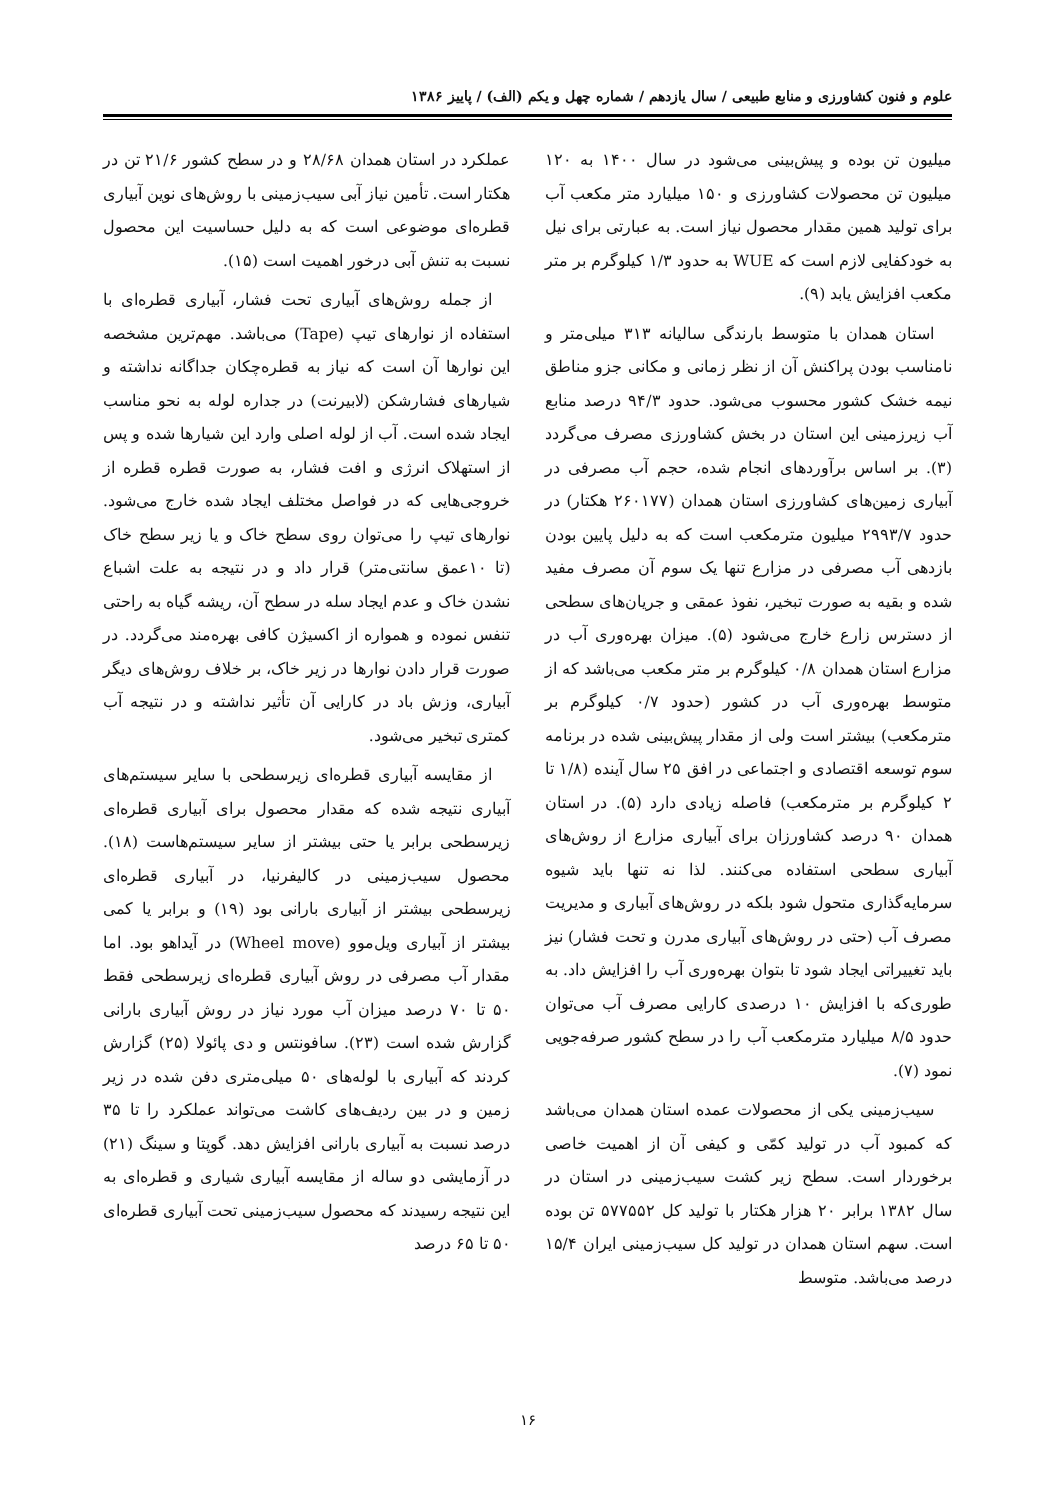علوم و فنون کشاورزی و منابع طبیعی / سال یازدهم / شماره چهل و یکم (الف) / پاییز ۱۳۸۶
میلیون تن بوده و پیش‌بینی می‌شود در سال ۱۴۰۰ به ۱۲۰ میلیون تن محصولات کشاورزی و ۱۵۰ میلیارد متر مکعب آب برای تولید همین مقدار محصول نیاز است. به عبارتی برای نیل به خودکفایی لازم است که WUE به حدود ۱/۳ کیلوگرم بر متر مکعب افزایش یابد (۹).
استان همدان با متوسط بارندگی سالیانه ۳۱۳ میلی‌متر و نامناسب بودن پراکنش آن از نظر زمانی و مکانی جزو مناطق نیمه خشک کشور محسوب می‌شود. حدود ۹۴/۳ درصد منابع آب زیرزمینی این استان در بخش کشاورزی مصرف می‌گردد (۳). بر اساس برآوردهای انجام شده، حجم آب مصرفی در آبیاری زمین‌های کشاورزی استان همدان (۲۶۰۱۷۷ هکتار) در حدود ۲۹۹۳/۷ میلیون مترمکعب است که به دلیل پایین بودن بازدهی آب مصرفی در مزارع تنها یک سوم آن مصرف مفید شده و بقیه به صورت تبخیر، نفوذ عمقی و جریان‌های سطحی از دسترس زارع خارج می‌شود (۵). میزان بهره‌وری آب در مزارع استان همدان ۰/۸ کیلوگرم بر متر مکعب می‌باشد که از متوسط بهره‌وری آب در کشور (حدود ۰/۷ کیلوگرم بر مترمکعب) بیشتر است ولی از مقدار پیش‌بینی شده در برنامه سوم توسعه اقتصادی و اجتماعی در افق ۲۵ سال آینده (۱/۸ تا ۲ کیلوگرم بر مترمکعب) فاصله زیادی دارد (۵). در استان همدان ۹۰ درصد کشاورزان برای آبیاری مزارع از روش‌های آبیاری سطحی استفاده می‌کنند. لذا نه تنها باید شیوه سرمایه‌گذاری متحول شود بلکه در روش‌های آبیاری و مدیریت مصرف آب (حتی در روش‌های آبیاری مدرن و تحت فشار) نیز باید تغییراتی ایجاد شود تا بتوان بهره‌وری آب را افزایش داد. به طوری‌که با افزایش ۱۰ درصدی کارایی مصرف آب می‌توان حدود ۸/۵ میلیارد مترمکعب آب را در سطح کشور صرفه‌جویی نمود (۷).
سیب‌زمینی یکی از محصولات عمده استان همدان می‌باشد که کمبود آب در تولید کمّی و کیفی آن از اهمیت خاصی برخوردار است. سطح زیر کشت سیب‌زمینی در استان در سال ۱۳۸۲ برابر ۲۰ هزار هکتار با تولید کل ۵۷۷۵۵۲ تن بوده است. سهم استان همدان در تولید کل سیب‌زمینی ایران ۱۵/۴ درصد می‌باشد. متوسط
عملکرد در استان همدان ۲۸/۶۸ و در سطح کشور ۲۱/۶ تن در هکتار است. تأمین نیاز آبی سیب‌زمینی با روش‌های نوین آبیاری قطره‌ای موضوعی است که به دلیل حساسیت این محصول نسبت به تنش آبی درخور اهمیت است (۱۵).
از جمله روش‌های آبیاری تحت فشار، آبیاری قطره‌ای با استفاده از نوارهای تیپ (Tape) می‌باشد. مهم‌ترین مشخصه این نوارها آن است که نیاز به قطره‌چکان جداگانه نداشته و شیارهای فشارشکن (لابیرنت) در جداره لوله به نحو مناسب ایجاد شده است. آب از لوله اصلی وارد این شیارها شده و پس از استهلاک انرژی و افت فشار، به صورت قطره قطره از خروجی‌هایی که در فواصل مختلف ایجاد شده خارج می‌شود. نوارهای تیپ را می‌توان روی سطح خاک و یا زیر سطح خاک (تا ۱۰عمق سانتی‌متر) قرار داد و در نتیجه به علت اشباع نشدن خاک و عدم ایجاد سله در سطح آن، ریشه گیاه به راحتی تنفس نموده و همواره از اکسیژن کافی بهره‌مند می‌گردد. در صورت قرار دادن نوارها در زیر خاک، بر خلاف روش‌های دیگر آبیاری، وزش باد در کارایی آن تأثیر نداشته و در نتیجه آب کمتری تبخیر می‌شود.
از مقایسه آبیاری قطره‌ای زیرسطحی با سایر سیستم‌های آبیاری نتیجه شده که مقدار محصول برای آبیاری قطره‌ای زیرسطحی برابر یا حتی بیشتر از سایر سیستم‌هاست (۱۸). محصول سیب‌زمینی در کالیفرنیا، در آبیاری قطره‌ای زیرسطحی بیشتر از آبیاری بارانی بود (۱۹) و برابر یا کمی بیشتر از آبیاری ویل‌موو (Wheel move) در آیداهو بود. اما مقدار آب مصرفی در روش آبیاری قطره‌ای زیرسطحی فقط ۵۰ تا ۷۰ درصد میزان آب مورد نیاز در روش آبیاری بارانی گزارش شده است (۲۳). سافونتس و دی پائولا (۲۵) گزارش کردند که آبیاری با لوله‌های ۵۰ میلی‌متری دفن شده در زیر زمین و در بین ردیف‌های کاشت می‌تواند عملکرد را تا ۳۵ درصد نسبت به آبیاری بارانی افزایش دهد. گوپتا و سینگ (۲۱) در آزمایشی دو ساله از مقایسه آبیاری شیاری و قطره‌ای به این نتیجه رسیدند که محصول سیب‌زمینی تحت آبیاری قطره‌ای ۵۰ تا ۶۵ درصد
۱۶